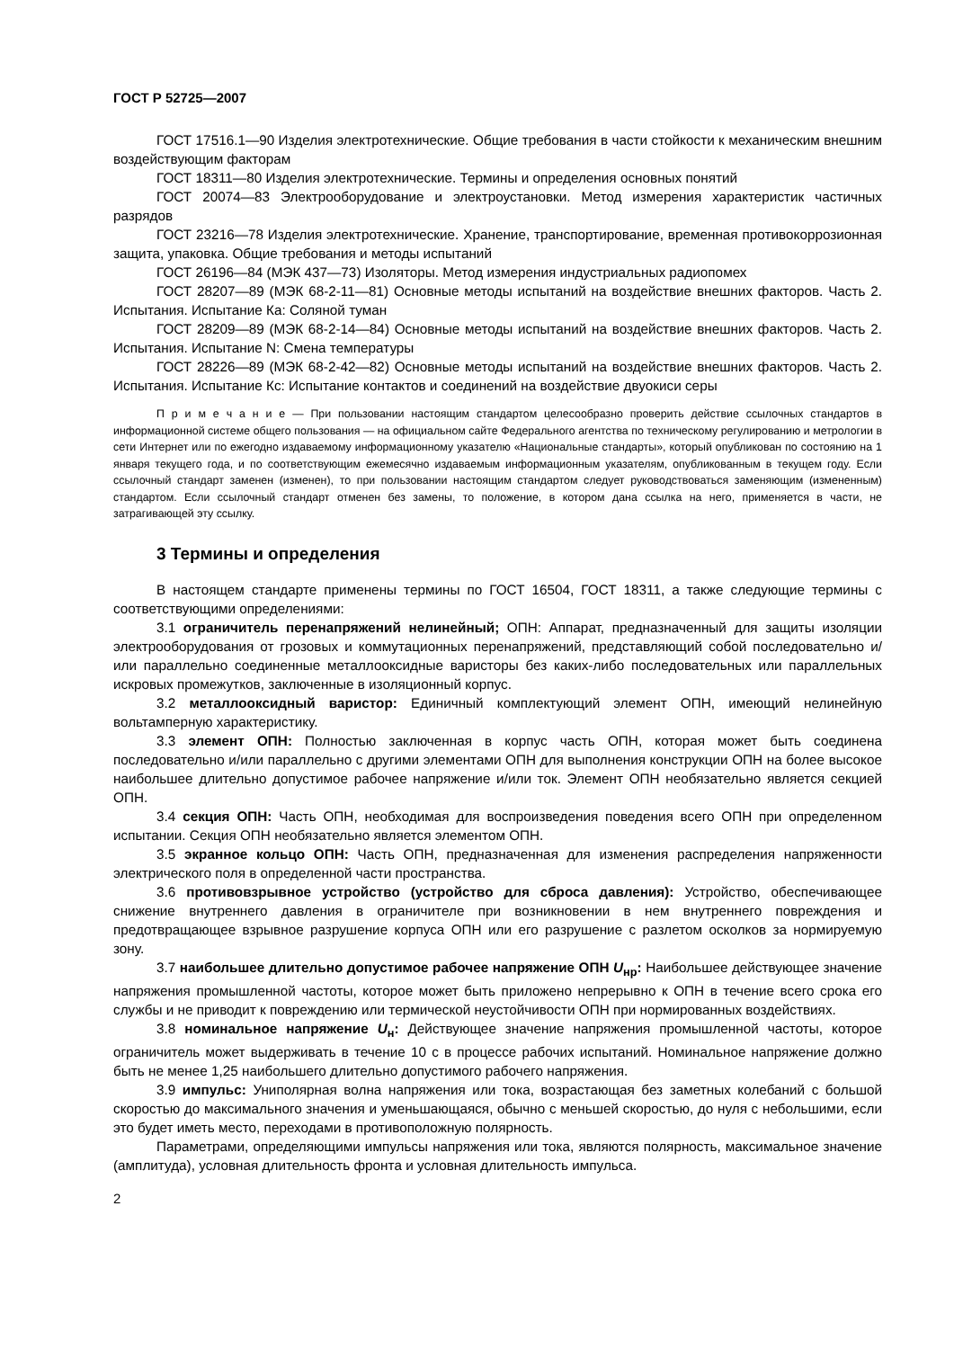ГОСТ Р 52725—2007
ГОСТ 17516.1—90 Изделия электротехнические. Общие требования в части стойкости к механическим внешним воздействующим факторам
ГОСТ 18311—80 Изделия электротехнические. Термины и определения основных понятий
ГОСТ 20074—83 Электрооборудование и электроустановки. Метод измерения характеристик частичных разрядов
ГОСТ 23216—78 Изделия электротехнические. Хранение, транспортирование, временная противокоррозионная защита, упаковка. Общие требования и методы испытаний
ГОСТ 26196—84 (МЭК 437—73) Изоляторы. Метод измерения индустриальных радиопомех
ГОСТ 28207—89 (МЭК 68-2-11—81) Основные методы испытаний на воздействие внешних факторов. Часть 2. Испытания. Испытание Ка: Соляной туман
ГОСТ 28209—89 (МЭК 68-2-14—84) Основные методы испытаний на воздействие внешних факторов. Часть 2. Испытания. Испытание N: Смена температуры
ГОСТ 28226—89 (МЭК 68-2-42—82) Основные методы испытаний на воздействие внешних факторов. Часть 2. Испытания. Испытание Кс: Испытание контактов и соединений на воздействие двуокиси серы
П р и м е ч а н и е — При пользовании настоящим стандартом целесообразно проверить действие ссылочных стандартов в информационной системе общего пользования — на официальном сайте Федерального агентства по техническому регулированию и метрологии в сети Интернет или по ежегодно издаваемому информационному указателю «Национальные стандарты», который опубликован по состоянию на 1 января текущего года, и по соответствующим ежемесячно издаваемым информационным указателям, опубликованным в текущем году. Если ссылочный стандарт заменен (изменен), то при пользовании настоящим стандартом следует руководствоваться заменяющим (измененным) стандартом. Если ссылочный стандарт отменен без замены, то положение, в котором дана ссылка на него, применяется в части, не затрагивающей эту ссылку.
3 Термины и определения
В настоящем стандарте применены термины по ГОСТ 16504, ГОСТ 18311, а также следующие термины с соответствующими определениями:
3.1 ограничитель перенапряжений нелинейный; ОПН: Аппарат, предназначенный для защиты изоляции электрооборудования от грозовых и коммутационных перенапряжений, представляющий собой последовательно и/или параллельно соединенные металлооксидные варисторы без каких-либо последовательных или параллельных искровых промежутков, заключенные в изоляционный корпус.
3.2 металлооксидный варистор: Единичный комплектующий элемент ОПН, имеющий нелинейную вольтамперную характеристику.
3.3 элемент ОПН: Полностью заключенная в корпус часть ОПН, которая может быть соединена последовательно и/или параллельно с другими элементами ОПН для выполнения конструкции ОПН на более высокое наибольшее длительно допустимое рабочее напряжение и/или ток. Элемент ОПН необязательно является секцией ОПН.
3.4 секция ОПН: Часть ОПН, необходимая для воспроизведения поведения всего ОПН при определенном испытании. Секция ОПН необязательно является элементом ОПН.
3.5 экранное кольцо ОПН: Часть ОПН, предназначенная для изменения распределения напряженности электрического поля в определенной части пространства.
3.6 противовзрывное устройство (устройство для сброса давления): Устройство, обеспечивающее снижение внутреннего давления в ограничителе при возникновении в нем внутреннего повреждения и предотвращающее взрывное разрушение корпуса ОПН или его разрушение с разлетом осколков за нормируемую зону.
3.7 наибольшее длительно допустимое рабочее напряжение ОПН U<sub>нр</sub>: Наибольшее действующее значение напряжения промышленной частоты, которое может быть приложено непрерывно к ОПН в течение всего срока его службы и не приводит к повреждению или термической неустойчивости ОПН при нормированных воздействиях.
3.8 номинальное напряжение U<sub>н</sub>: Действующее значение напряжения промышленной частоты, которое ограничитель может выдерживать в течение 10 с в процессе рабочих испытаний. Номинальное напряжение должно быть не менее 1,25 наибольшего длительно допустимого рабочего напряжения.
3.9 импульс: Униполярная волна напряжения или тока, возрастающая без заметных колебаний с большой скоростью до максимального значения и уменьшающаяся, обычно с меньшей скоростью, до нуля с небольшими, если это будет иметь место, переходами в противоположную полярность.
Параметрами, определяющими импульсы напряжения или тока, являются полярность, максимальное значение (амплитуда), условная длительность фронта и условная длительность импульса.
2